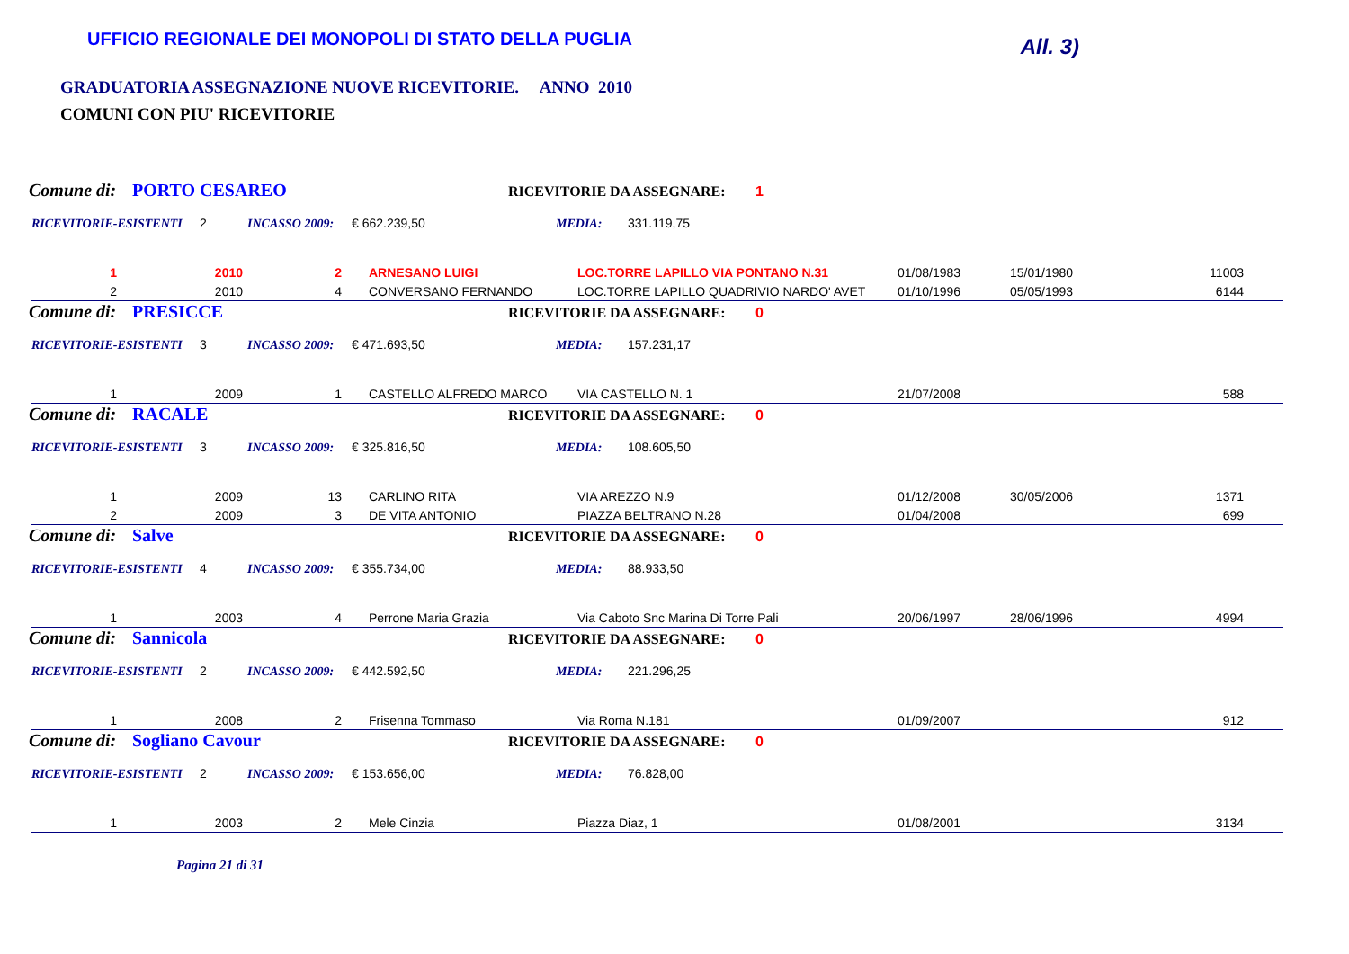UFFICIO REGIONALE DEI MONOPOLI DI STATO DELLA PUGLIA
All. 3)
GRADUATORIA ASSEGNAZIONE NUOVE RICEVITORIE. ANNO 2010
COMUNI CON PIU' RICEVITORIE
Comune di: PORTO CESAREO RICEVITORIE DA ASSEGNARE: 1
RICEVITORIE-ESISTENTI 2 INCASSO 2009: € 662.239,50 MEDIA: 331.119,75
| 1 | 2010 | 2 | ARNESANO LUIGI | LOC.TORRE LAPILLO VIA PONTANO N.31 | 01/08/1983 | 15/01/1980 | 11003 |
| 2 | 2010 | 4 | CONVERSANO FERNANDO | LOC.TORRE LAPILLO QUADRIVIO NARDO' AVET | 01/10/1996 | 05/05/1993 | 6144 |
Comune di: PRESICCE RICEVITORIE DA ASSEGNARE: 0
RICEVITORIE-ESISTENTI 3 INCASSO 2009: € 471.693,50 MEDIA: 157.231,17
| 1 | 2009 | 1 | CASTELLO ALFREDO MARCO | VIA CASTELLO N. 1 | 21/07/2008 | | 588 |
Comune di: RACALE RICEVITORIE DA ASSEGNARE: 0
RICEVITORIE-ESISTENTI 3 INCASSO 2009: € 325.816,50 MEDIA: 108.605,50
| 1 | 2009 | 13 | CARLINO RITA | VIA AREZZO N.9 | 01/12/2008 | 30/05/2006 | 1371 |
| 2 | 2009 | 3 | DE VITA ANTONIO | PIAZZA BELTRANO N.28 | 01/04/2008 | | 699 |
Comune di: Salve RICEVITORIE DA ASSEGNARE: 0
RICEVITORIE-ESISTENTI 4 INCASSO 2009: € 355.734,00 MEDIA: 88.933,50
| 1 | 2003 | 4 | Perrone Maria Grazia | Via Caboto Snc Marina Di Torre Pali | 20/06/1997 | 28/06/1996 | 4994 |
Comune di: Sannicola RICEVITORIE DA ASSEGNARE: 0
RICEVITORIE-ESISTENTI 2 INCASSO 2009: € 442.592,50 MEDIA: 221.296,25
| 1 | 2008 | 2 | Frisenna Tommaso | Via Roma N.181 | 01/09/2007 | | 912 |
Comune di: Sogliano Cavour RICEVITORIE DA ASSEGNARE: 0
RICEVITORIE-ESISTENTI 2 INCASSO 2009: € 153.656,00 MEDIA: 76.828,00
| 1 | 2003 | 2 | Mele Cinzia | Piazza Diaz, 1 | 01/08/2001 | | 3134 |
Pagina 21 di 31